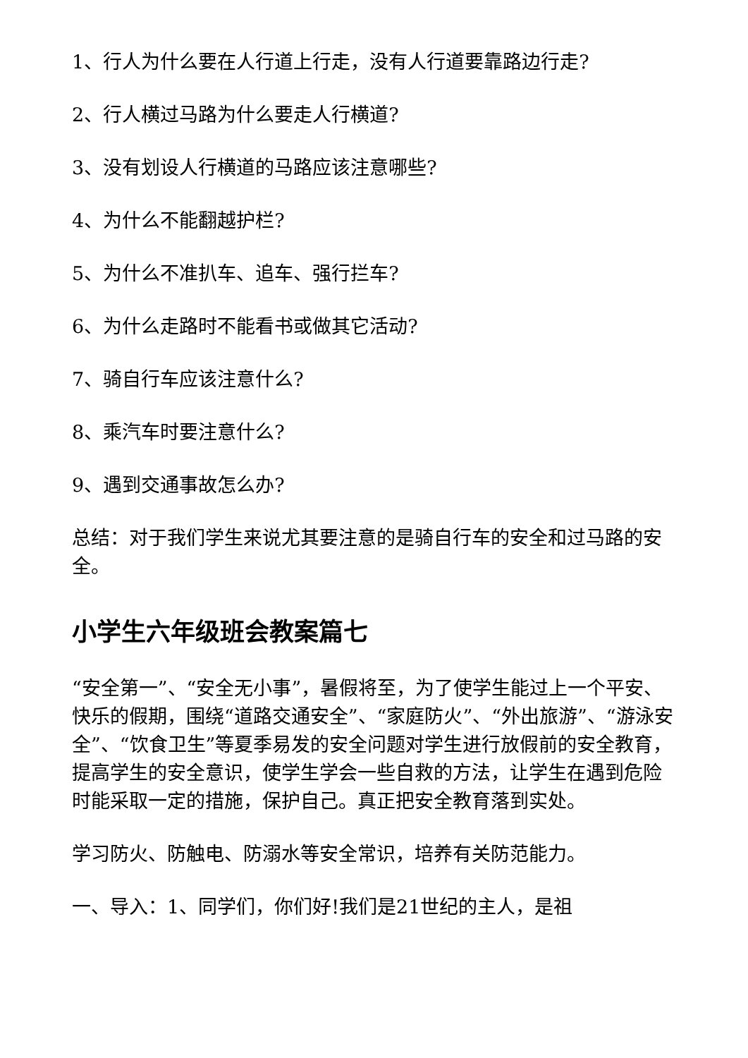1、行人为什么要在人行道上行走，没有人行道要靠路边行走?
2、行人横过马路为什么要走人行横道?
3、没有划设人行横道的马路应该注意哪些?
4、为什么不能翻越护栏?
5、为什么不准扒车、追车、强行拦车?
6、为什么走路时不能看书或做其它活动?
7、骑自行车应该注意什么?
8、乘汽车时要注意什么?
9、遇到交通事故怎么办?
总结：对于我们学生来说尤其要注意的是骑自行车的安全和过马路的安全。
小学生六年级班会教案篇七
“安全第一”、“安全无小事”，暑假将至，为了使学生能过上一个平安、快乐的假期，围绕“道路交通安全”、“家庭防火”、“外出旅游”、“游泳安全”、“饮食卫生”等夏季易发的安全问题对学生进行放假前的安全教育，提高学生的安全意识，使学生学会一些自救的方法，让学生在遇到危险时能采取一定的措施，保护自己。真正把安全教育落到实处。
学习防火、防触电、防溺水等安全常识，培养有关防范能力。
一、导入：1、同学们，你们好!我们是21世纪的主人，是祖